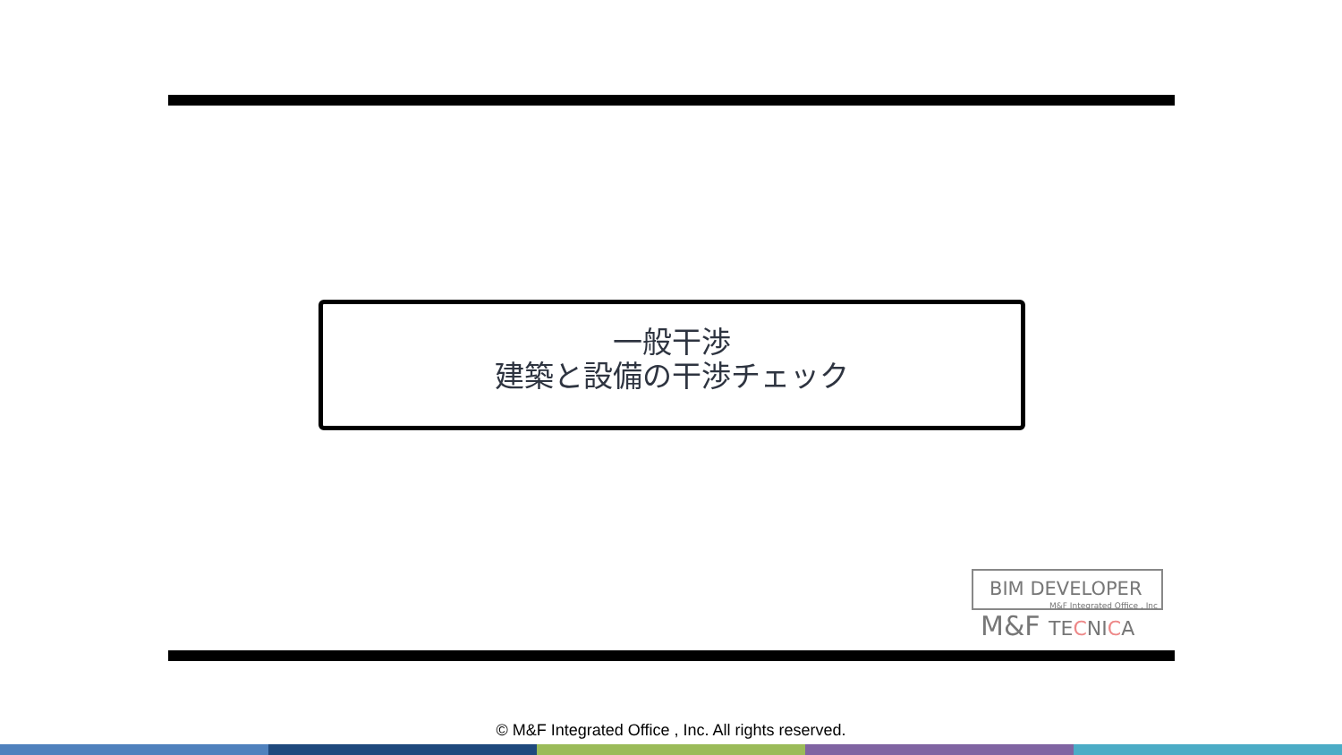一般干渉
建築と設備の干渉チェック
BIM DEVELOPER
M&F Integrated Office , Inc
M&F TECNICA
© M&F Integrated Office , Inc. All rights reserved.